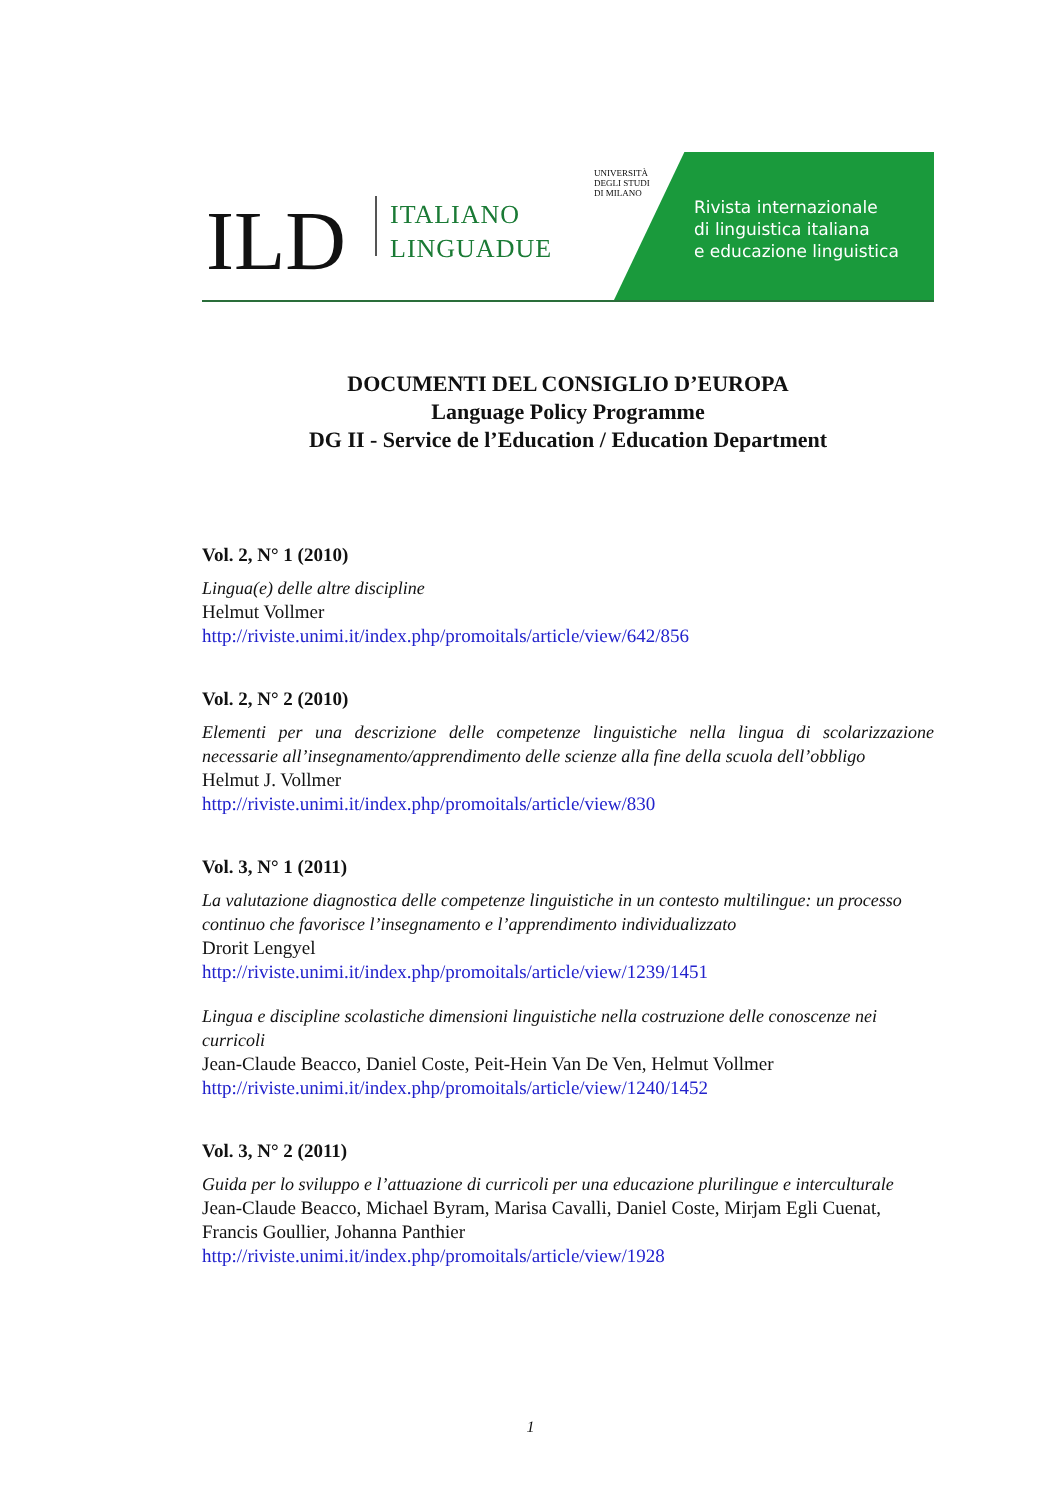ILD
ITALIANO
LINGUADUE
UNIVERSITÀ
DEGLI STUDI
DI MILANO
Rivista internazionale
di linguistica italiana
e educazione linguistica
DOCUMENTI DEL CONSIGLIO D’EUROPA
Language Policy Programme
DG II - Service de l’Education / Education Department
Vol. 2, N° 1 (2010)
Lingua(e) delle altre discipline
Helmut Vollmer
http://riviste.unimi.it/index.php/promoitals/article/view/642/856
Vol. 2, N° 2 (2010)
Elementi per una descrizione delle competenze linguistiche nella lingua di scolarizzazione necessarie all’insegnamento/apprendimento delle scienze alla fine della scuola dell’obbligo
Helmut J. Vollmer
http://riviste.unimi.it/index.php/promoitals/article/view/830
Vol. 3, N° 1 (2011)
La valutazione diagnostica delle competenze linguistiche in un contesto multilingue: un processo continuo che favorisce l’insegnamento e l’apprendimento individualizzato
Drorit Lengyel
http://riviste.unimi.it/index.php/promoitals/article/view/1239/1451
Lingua e discipline scolastiche dimensioni linguistiche nella costruzione delle conoscenze nei curricoli
Jean-Claude Beacco, Daniel Coste, Peit-Hein Van De Ven, Helmut Vollmer
http://riviste.unimi.it/index.php/promoitals/article/view/1240/1452
Vol. 3, N° 2 (2011)
Guida per lo sviluppo e l’attuazione di curricoli per una educazione plurilingue e interculturale
Jean-Claude Beacco, Michael Byram, Marisa Cavalli, Daniel Coste, Mirjam Egli Cuenat, Francis Goullier, Johanna Panthier
http://riviste.unimi.it/index.php/promoitals/article/view/1928
1